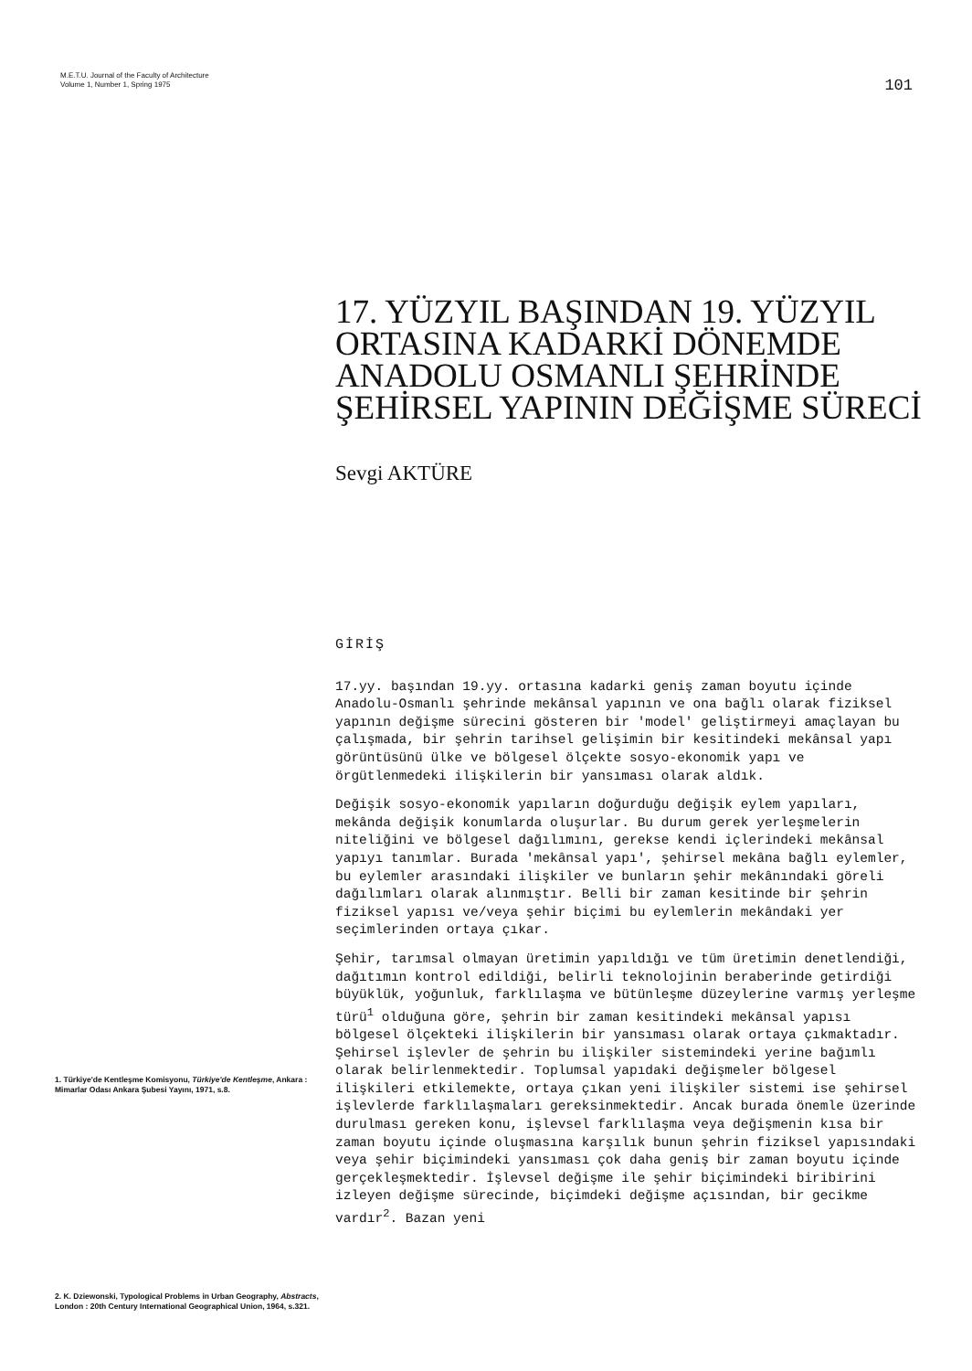M.E.T.U. Journal of the Faculty of Architecture
Volume 1, Number 1, Spring 1975
101
17. YÜZYIL BAŞINDAN 19. YÜZYIL ORTASINA KADARKİ DÖNEMDE ANADOLU OSMANLI ŞEHRİNDE ŞEHİRSEL YAPININ DEĞİŞME SÜRECİ
Sevgi AKTÜRE
1. Türkiye'de Kentleşme Komisyonu, Türkiye'de Kentleşme, Ankara : Mimarlar Odası Ankara Şubesi Yayını, 1971, s.8.
2. K. Dziewonski, Typological Problems in Urban Geography, Abstracts, London : 20th Century International Geographical Union, 1964, s.321.
GİRİŞ
17.yy. başından 19.yy. ortasına kadarki geniş zaman boyutu içinde Anadolu-Osmanlı şehrinde mekânsal yapının ve ona bağlı olarak fiziksel yapının değişme sürecini gösteren bir 'model' geliştirmeyi amaçlayan bu çalışmada, bir şehrin tarihsel gelişimin bir kesitindeki mekânsal yapı görüntüsünü ülke ve bölgesel ölçekte sosyo-ekonomik yapı ve örgütlenmedeki ilişkilerin bir yansıması olarak aldık.
Değişik sosyo-ekonomik yapıların doğurduğu değişik eylem yapıları, mekânda değişik konumlarda oluşurlar. Bu durum gerek yerleşmelerin niteliğini ve bölgesel dağılımını, gerekse kendi içlerindeki mekânsal yapıyı tanımlar. Burada 'mekânsal yapı', şehirsel mekâna bağlı eylemler, bu eylemler arasındaki ilişkiler ve bunların şehir mekânındaki göreli dağılımları olarak alınmıştır. Belli bir zaman kesitinde bir şehrin fiziksel yapısı ve/veya şehir biçimi bu eylemlerin mekândaki yer seçimlerinden ortaya çıkar.
Şehir, tarımsal olmayan üretimin yapıldığı ve tüm üretimin denetlendiği, dağıtımın kontrol edildiği, belirli teknolojinin beraberinde getirdiği büyüklük, yoğunluk, farklılaşma ve bütünleşme düzeylerine varmış yerleşme türü<sup>1</sup> olduğuna göre, şehrin bir zaman kesitindeki mekânsal yapısı bölgesel ölçekteki ilişkilerin bir yansıması olarak ortaya çıkmaktadır. Şehirsel işlevler de şehrin bu ilişkiler sistemindeki yerine bağımlı olarak belirlenmektedir. Toplumsal yapıdaki değişmeler bölgesel ilişkileri etkilemekte, ortaya çıkan yeni ilişkiler sistemi ise şehirsel işlevlerde farklılaşmaları gereksinmektedir. Ancak burada önemle üzerinde durulması gereken konu, işlevsel farklılaşma veya değişmenin kısa bir zaman boyutu içinde oluşmasına karşılık bunun şehrin fiziksel yapısındaki veya şehir biçimindeki yansıması çok daha geniş bir zaman boyutu içinde gerçekleşmektedir. İşlevsel değişme ile şehir biçimindeki biribirini izleyen değişme sürecinde, biçimdeki değişme açısından, bir gecikme vardır<sup>2</sup>. Bazan yeni